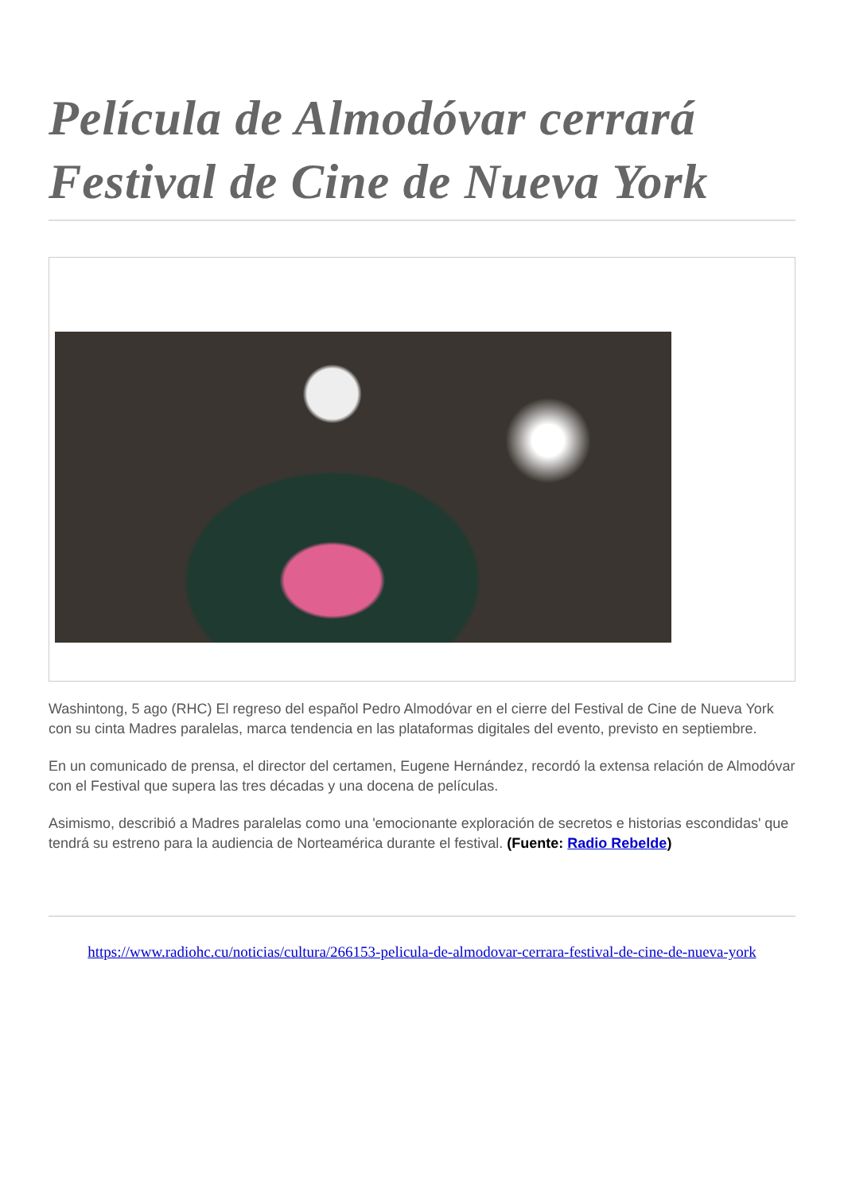Película de Almodóvar cerrará Festival de Cine de Nueva York
Washintong, 5 ago (RHC) El regreso del español Pedro Almodóvar en el cierre del Festival de Cine de Nueva York con su cinta Madres paralelas, marca tendencia en las plataformas digitales del evento, previsto en septiembre.
En un comunicado de prensa, el director del certamen, Eugene Hernández, recordó la extensa relación de Almodóvar con el Festival que supera las tres décadas y una docena de películas.
Asimismo, describió a Madres paralelas como una 'emocionante exploración de secretos e historias escondidas' que tendrá su estreno para la audiencia de Norteamérica durante el festival. (Fuente: Radio Rebelde)
https://www.radiohc.cu/noticias/cultura/266153-pelicula-de-almodovar-cerrara-festival-de-cine-de-nueva-york